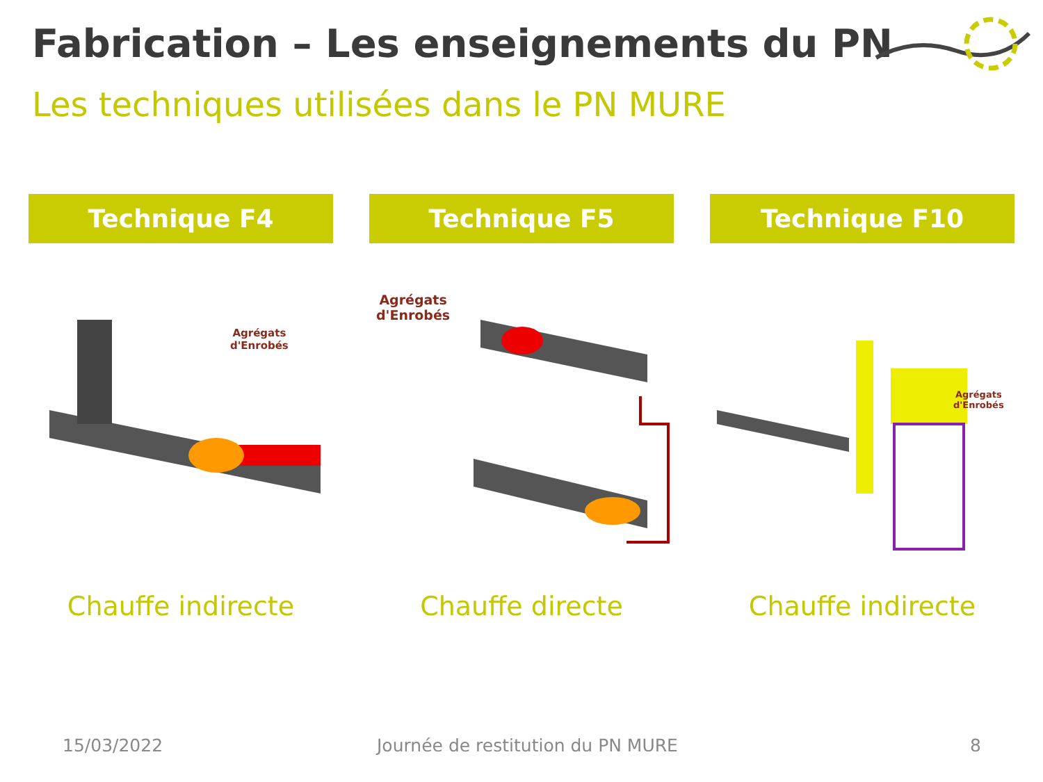Fabrication – Les enseignements du PN
Les techniques utilisées dans le PN MURE
Technique F4
Agrégats
d'Enrobés
Chauffe indirecte
Technique F5
Agrégats
d'Enrobés
Chauffe directe
Technique F10
Agrégats
d'Enrobés
Chauffe indirecte
15/03/2022
Journée de restitution du PN MURE
8